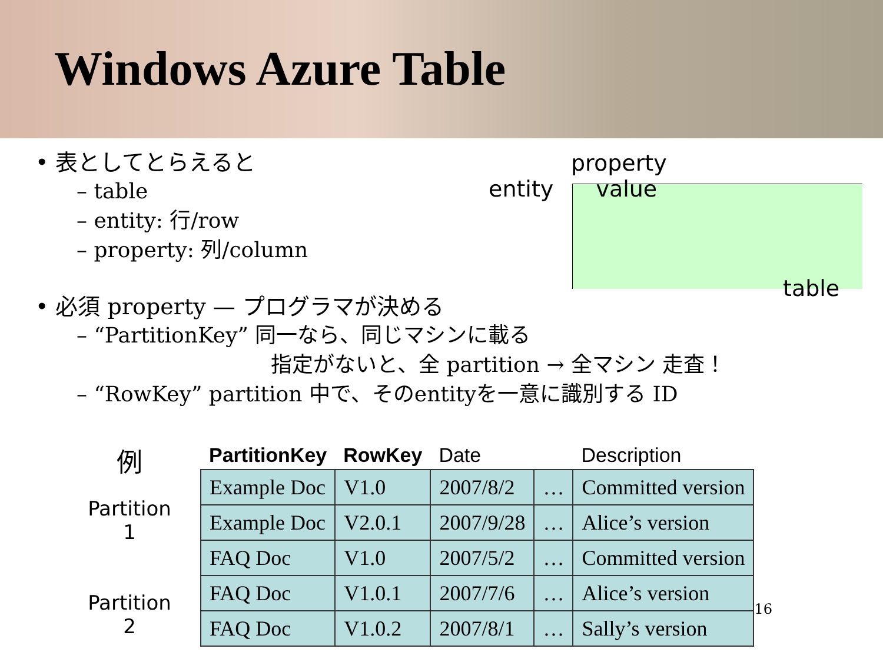Windows Azure Table
• 表としてとらえると
– table
– entity: 行/row
– property: 列/column
property
entity value
table
• 必須 property — プログラマが決める
– “PartitionKey” 同一なら、同じマシンに載る
指定がないと、全 partition → 全マシン 走査！
– “RowKey” partition 中で、そのentityを一意に識別する ID
例
Partition
1
Partition
2
| PartitionKey | RowKey | Date | | Description |
| --- | --- | --- | --- | --- |
| Example Doc | V1.0 | 2007/8/2 | … | Committed version |
| Example Doc | V2.0.1 | 2007/9/28 | … | Alice’s version |
| FAQ Doc | V1.0 | 2007/5/2 | … | Committed version |
| FAQ Doc | V1.0.1 | 2007/7/6 | … | Alice’s version |
| FAQ Doc | V1.0.2 | 2007/8/1 | … | Sally’s version |
16